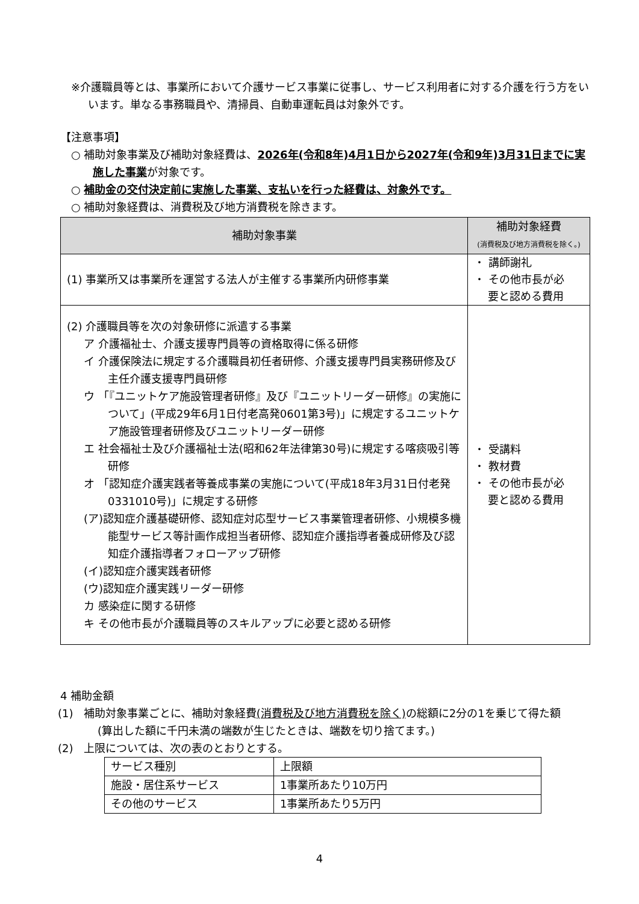※介護職員等とは、事業所において介護サービス事業に従事し、サービス利用者に対する介護を行う方をいいます。単なる事務職員や、清掃員、自動車運転員は対象外です。
【注意事項】
○ 補助対象事業及び補助対象経費は、2026年(令和8年)4月1日から2027年(令和9年)3月31日までに実施した事業が対象です。
○ 補助金の交付決定前に実施した事業、支払いを行った経費は、対象外です。
○ 補助対象経費は、消費税及び地方消費税を除きます。
| 補助対象事業 | 補助対象経費 (消費税及び地方消費税を除く。) |
| --- | --- |
| (1) 事業所又は事業所を運営する法人が主催する事業所内研修事業 | ・ 講師謝礼 ・ その他市長が必 要と認める費用 |
| (2) 介護職員等を次の対象研修に派遣する事業 ア 介護福祉士、介護支援専門員等の資格取得に係る研修 イ 介護保険法に規定する介護職員初任者研修、介護支援専門員実務研修及び主任介護支援専門員研修 ウ 「『ユニットケア施設管理者研修』及び『ユニットリーダー研修』の実施について」(平成29年6月1日付老高発0601第3号)」に規定するユニットケア施設管理者研修及びユニットリーダー研修 エ 社会福祉士及び介護福祉士法(昭和62年法律第30号)に規定する喀痰吸引等研修 オ 「認知症介護実践者等養成事業の実施について(平成18年3月31日付老発0331010号)」に規定する研修 (ア)認知症介護基礎研修、認知症対応型サービス事業管理者研修、小規模多機能型サービス等計画作成担当者研修、認知症介護指導者養成研修及び認知症介護指導者フォローアップ研修 (イ)認知症介護実践者研修 (ウ)認知症介護実践リーダー研修 カ 感染症に関する研修 キ その他市長が介護職員等のスキルアップに必要と認める研修 | ・ 受講料 ・ 教材費 ・ その他市長が必 要と認める費用 |
4 補助金額
(1) 補助対象事業ごとに、補助対象経費(消費税及び地方消費税を除く) の総額に2分の1を乗じて得た額
(算出した額に千円未満の端数が生じたときは、端数を切り捨てます。)
(2) 上限については、次の表のとおりとする。
| サービス種別 | 上限額 |
| 施設・居住系サービス | 1事業所あたり10万円 |
| その他のサービス | 1事業所あたり5万円 |
4